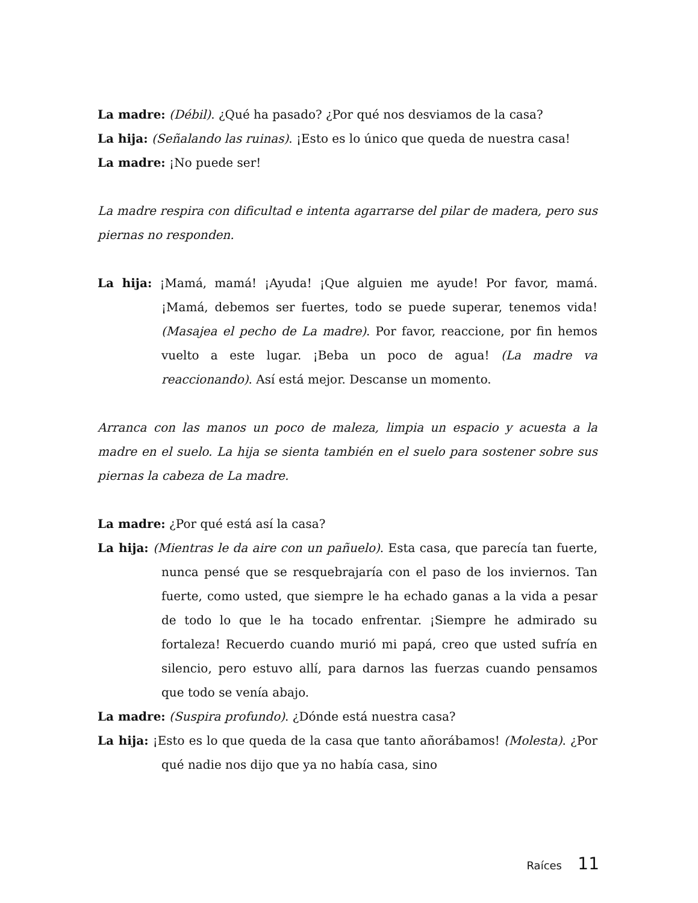La madre: (Débil). ¿Qué ha pasado? ¿Por qué nos desviamos de la casa?
La hija: (Señalando las ruinas). ¡Esto es lo único que queda de nuestra casa!
La madre: ¡No puede ser!
La madre respira con dificultad e intenta agarrarse del pilar de madera, pero sus piernas no responden.
La hija: ¡Mamá, mamá! ¡Ayuda! ¡Que alguien me ayude! Por favor, mamá. ¡Mamá, debemos ser fuertes, todo se puede superar, tenemos vida! (Masajea el pecho de La madre). Por favor, reaccione, por fin hemos vuelto a este lugar. ¡Beba un poco de agua! (La madre va reaccionando). Así está mejor. Descanse un momento.
Arranca con las manos un poco de maleza, limpia un espacio y acuesta a la madre en el suelo. La hija se sienta también en el suelo para sostener sobre sus piernas la cabeza de La madre.
La madre: ¿Por qué está así la casa?
La hija: (Mientras le da aire con un pañuelo). Esta casa, que parecía tan fuerte, nunca pensé que se resquebrajaría con el paso de los inviernos. Tan fuerte, como usted, que siempre le ha echado ganas a la vida a pesar de todo lo que le ha tocado enfrentar. ¡Siempre he admirado su fortaleza! Recuerdo cuando murió mi papá, creo que usted sufría en silencio, pero estuvo allí, para darnos las fuerzas cuando pensamos que todo se venía abajo.
La madre: (Suspira profundo). ¿Dónde está nuestra casa?
La hija: ¡Esto es lo que queda de la casa que tanto añorábamos! (Molesta). ¿Por qué nadie nos dijo que ya no había casa, sino
Raíces 11